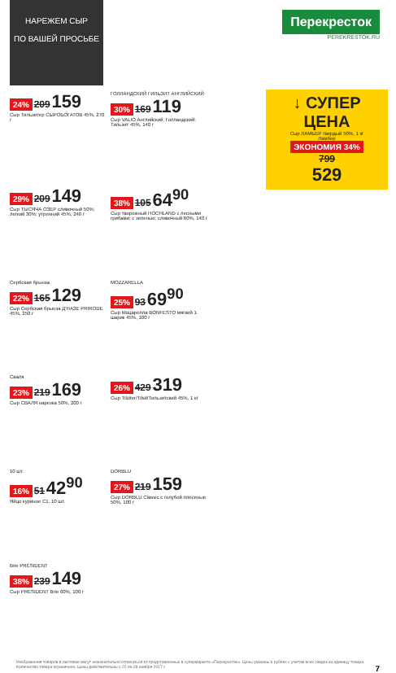НАРЕЖЕМ СЫР
ПО ВАШЕЙ ПРОСЬБЕ
Перекресток
PEREKRESTOK.RU
↓ СУПЕР ЦЕНА
Сыр ЛАМБЕР твердый 50%, 1 кг
Ламбер
ЭКОНОМИЯ 34%
799
529
24% 209 159
Сыр Тильзитер СЫРОБОГАТОВ 45%, 270 г
ГОЛЛАНДСКИЙ ГИЛЬЗИТ АНГЛИЙСКИЙ
30% 169 119
Сыр VALIO Английский; Голландский; Тильзит 45%, 140 г
29% 209 149
Сыр ТЫСЯЧА ОЗЕР сливочный 50%; легкий 30%; утренний 45%, 240 г
38% 105 64<sup>90</sup>
Сыр творожный HOCHLAND с лесными грибами; с зеленью; сливочный 60%, 140 г
Сербская брынза
22% 165 129
Сыр Сербская брынза Д’НАЗЕ PRIRODE 45%, 250 г
MOZZARELLA
25% 93 69<sup>90</sup>
Сыр Моцарелла BONFESTO мягкий 1 шарик 45%, 100 г
Сваля
23% 219 169
Сыр СВАЛЯ нарезка 50%, 200 г
26% 429 319
Сыр Tilziter/Tilsit/Тильзитский 45%, 1 кг
10 шт.
16% 51 42<sup>90</sup>
Яйцо куриное С1, 10 шт.
DORBLU
27% 219 159
Сыр DORBLU Classic с голубой плесенью 50%, 100 г
Brie PRÉSIDENT
38% 239 149
Сыр PRESIDENT Brie 60%, 100 г
Изображения товаров в листовке могут незначительно отличаться от представленных в супермаркете «Перекресток». Цены указаны в рублях с учетом всех скидок за единицу товара. Количество товара ограничено. Цены действительны с 22 по 28 ноября 2017 г. 7